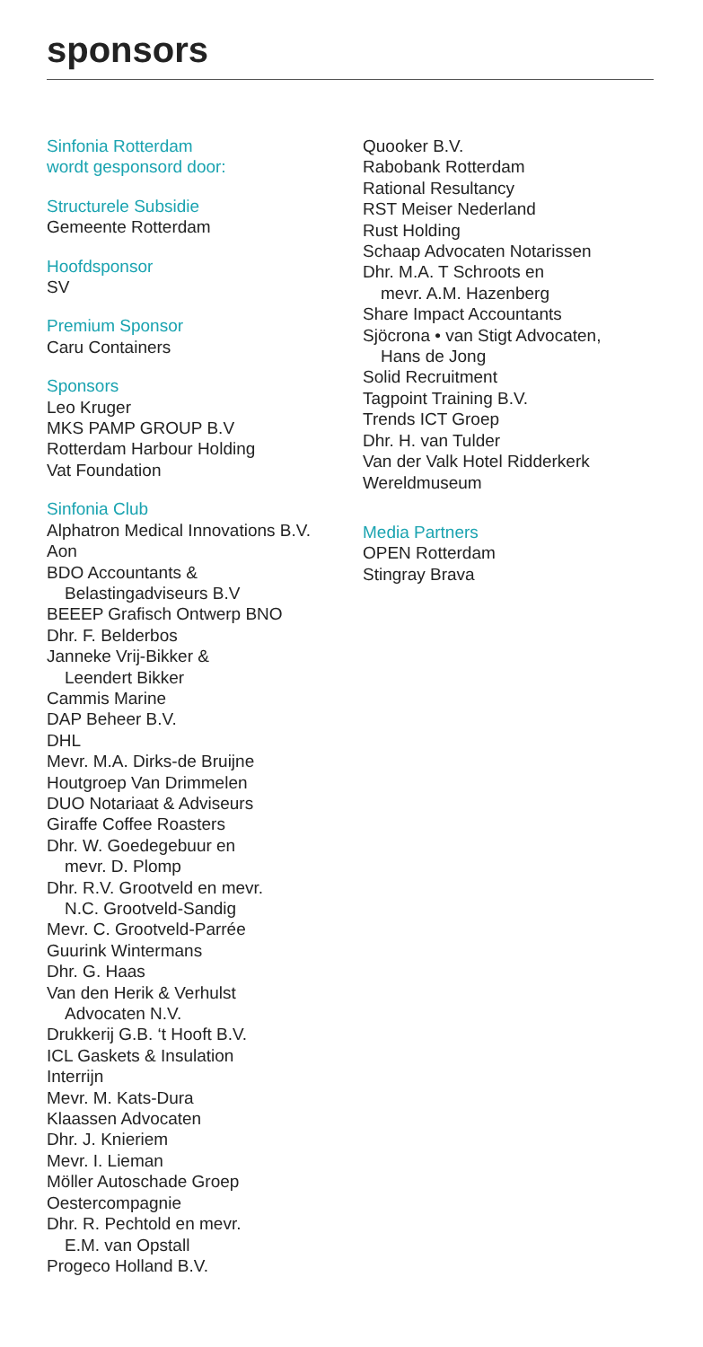sponsors
Sinfonia Rotterdam
wordt gesponsord door:
Structurele Subsidie
Gemeente Rotterdam
Hoofdsponsor
SV
Premium Sponsor
Caru Containers
Sponsors
Leo Kruger
MKS PAMP GROUP B.V
Rotterdam Harbour Holding
Vat Foundation
Sinfonia Club
Alphatron Medical Innovations B.V.
Aon
BDO Accountants &
Belastingadviseurs B.V
BEEEP Grafisch Ontwerp BNO
Dhr. F. Belderbos
Janneke Vrij-Bikker &
Leendert Bikker
Cammis Marine
DAP Beheer B.V.
DHL
Mevr. M.A. Dirks-de Bruijne
Houtgroep Van Drimmelen
DUO Notariaat & Adviseurs
Giraffe Coffee Roasters
Dhr. W. Goedegebuur en
mevr. D. Plomp
Dhr. R.V. Grootveld en mevr.
N.C. Grootveld-Sandig
Mevr. C. Grootveld-Parrée
Guurink Wintermans
Dhr. G. Haas
Van den Herik & Verhulst
Advocaten N.V.
Drukkerij G.B. ‘t Hooft B.V.
ICL Gaskets & Insulation
Interrijn
Mevr. M. Kats-Dura
Klaassen Advocaten
Dhr. J. Knieriem
Mevr. I. Lieman
Möller Autoschade Groep
Oestercompagnie
Dhr. R. Pechtold en mevr.
E.M. van Opstall
Progeco Holland B.V.
Quooker B.V.
Rabobank Rotterdam
Rational Resultancy
RST Meiser Nederland
Rust Holding
Schaap Advocaten Notarissen
Dhr. M.A. T Schroots en
mevr. A.M. Hazenberg
Share Impact Accountants
Sjöcrona • van Stigt Advocaten,
Hans de Jong
Solid Recruitment
Tagpoint Training B.V.
Trends ICT Groep
Dhr. H. van Tulder
Van der Valk Hotel Ridderkerk
Wereldmuseum
Media Partners
OPEN Rotterdam
Stingray Brava